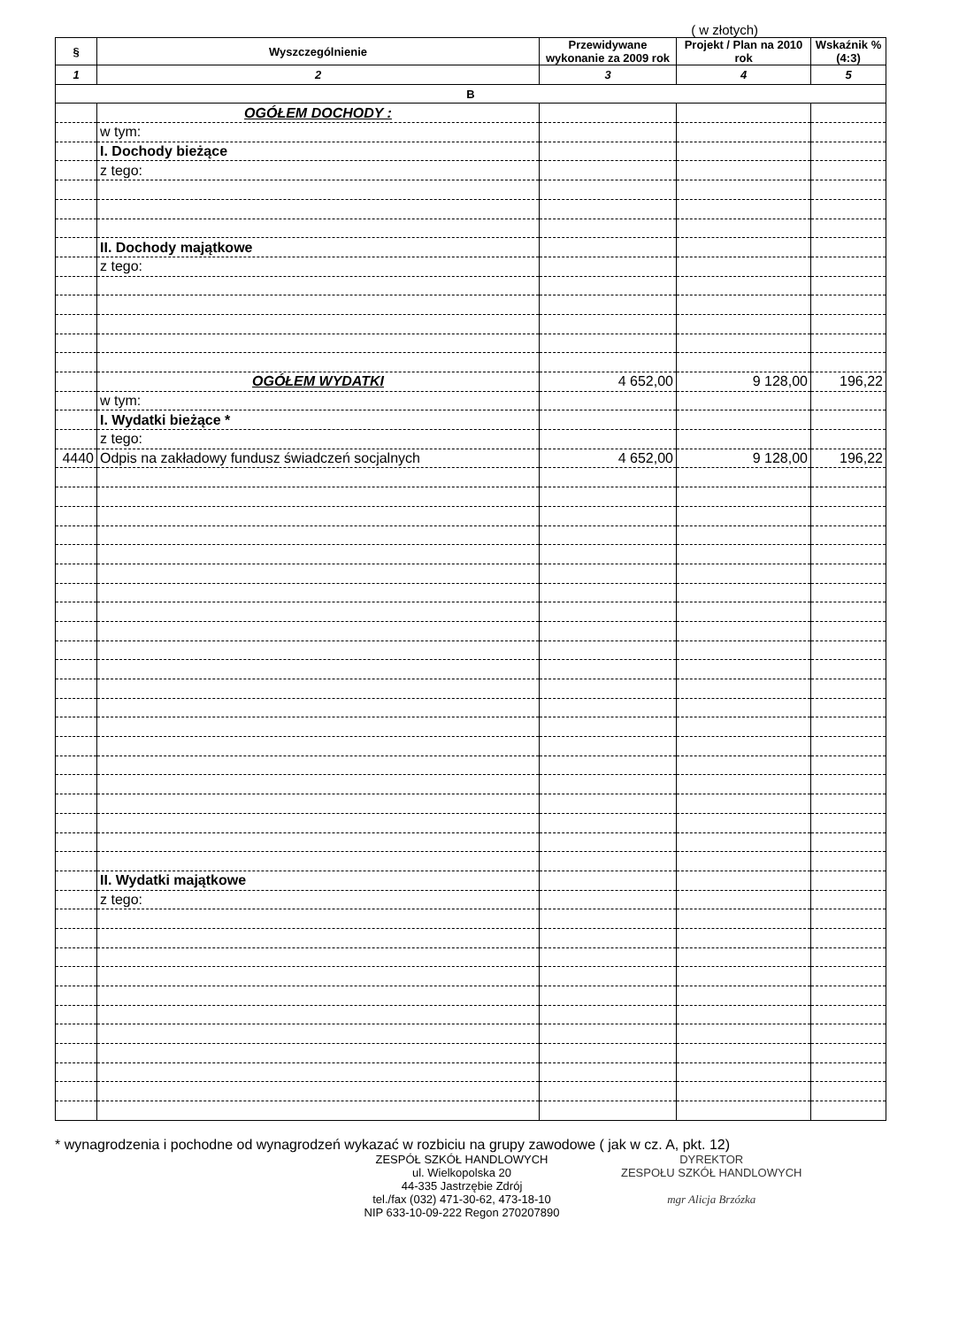( w złotych)
| § | Wyszczególnienie | Przewidywane wykonanie za 2009 rok | Projekt / Plan na 2010 rok | Wskaźnik % (4:3) |
| --- | --- | --- | --- | --- |
| 1 | 2 | 3 | 4 | 5 |
| B | | | | |
| | OGÓŁEM DOCHODY : | | | |
| | w tym: | | | |
| | I. Dochody bieżące | | | |
| | z tego: | | | |
| | II. Dochody majątkowe | | | |
| | z tego: | | | |
| | OGÓŁEM WYDATKI | 4 652,00 | 9 128,00 | 196,22 |
| | w tym: | | | |
| | I. Wydatki bieżące * | | | |
| | z tego: | | | |
| 4440 | Odpis na zakładowy fundusz świadczeń socjalnych | 4 652,00 | 9 128,00 | 196,22 |
| | II. Wydatki majątkowe | | | |
| | z tego: | | | |
* wynagrodzenia i pochodne od wynagrodzeń wykazać w rozbiciu na grupy zawodowe ( jak w cz. A, pkt. 12)
ZESPÓŁ SZKÓŁ HANDLOWYCH
ul. Wielkopolska 20
44-335 Jastrzębie Zdrój
tel./fax (032) 471-30-62, 473-18-10
NIP 633-10-09-222 Regon 270207890
DYREKTOR
ZESPOŁU SZKÓŁ HANDLOWYCH
mgr Alicja Brzózka